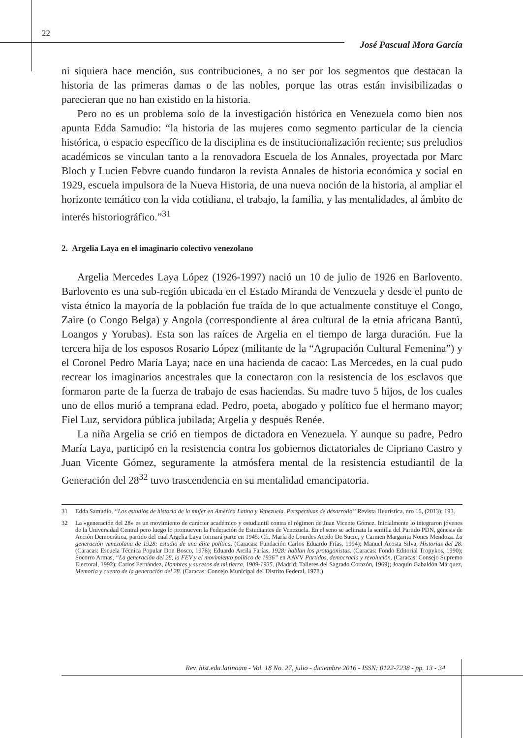22
José Pascual Mora García
ni siquiera hace mención, sus contribuciones, a no ser por los segmentos que destacan la historia de las primeras damas o de las nobles, porque las otras están invisibilizadas o parecieran que no han existido en la historia.
Pero no es un problema solo de la investigación histórica en Venezuela como bien nos apunta Edda Samudio: “la historia de las mujeres como segmento particular de la ciencia histórica, o espacio específico de la disciplina es de institucionalización reciente; sus preludios académicos se vinculan tanto a la renovadora Escuela de los Annales, proyectada por Marc Bloch y Lucien Febvre cuando fundaron la revista Annales de historia económica y social en 1929, escuela impulsora de la Nueva Historia, de una nueva noción de la historia, al ampliar el horizonte temático con la vida cotidiana, el trabajo, la familia, y las mentalidades, al ámbito de interés historiográfico.”<sup>31</sup>
2. Argelia Laya en el imaginario colectivo venezolano
Argelia Mercedes Laya López (1926-1997) nació un 10 de julio de 1926 en Barlovento. Barlovento es una sub-región ubicada en el Estado Miranda de Venezuela y desde el punto de vista étnico la mayoría de la población fue traída de lo que actualmente constituye el Congo, Zaire (o Congo Belga) y Angola (correspondiente al área cultural de la etnia africana Bantú, Loangos y Yorubas). Esta son las raíces de Argelia en el tiempo de larga duración. Fue la tercera hija de los esposos Rosario López (militante de la “Agrupación Cultural Femenina”) y el Coronel Pedro María Laya; nace en una hacienda de cacao: Las Mercedes, en la cual pudo recrear los imaginarios ancestrales que la conectaron con la resistencia de los esclavos que formaron parte de la fuerza de trabajo de esas haciendas. Su madre tuvo 5 hijos, de los cuales uno de ellos murió a temprana edad. Pedro, poeta, abogado y político fue el hermano mayor; Fiel Luz, servidora pública jubilada; Argelia y después Renée.
La niña Argelia se crió en tiempos de dictadora en Venezuela. Y aunque su padre, Pedro María Laya, participó en la resistencia contra los gobiernos dictatoriales de Cipriano Castro y Juan Vicente Gómez, seguramente la atmósfera mental de la resistencia estudiantil de la Generación del 28<sup>32</sup> tuvo trascendencia en su mentalidad emancipatoria.
31 Edda Samudio, “Los estudios de historia de la mujer en América Latina y Venezuela. Perspectivas de desarrollo” Revista Heurística, nro 16, (2013): 193.
32 La «generación del 28» es un movimiento de carácter académico y estudiantil contra el régimen de Juan Vicente Gómez. Inicialmente lo integraron jóvenes de la Universidad Central pero luego lo promueven la Federación de Estudiantes de Venezuela. En el seno se aclimata la semilla del Partido PDN, génesis de Acción Democrática, partido del cual Argelia Laya formará parte en 1945. Cfr. María de Lourdes Acedo De Sucre, y Carmen Margarita Nones Mendoza. La generación venezolana de 1928: estudio de una élite política. (Caracas: Fundación Carlos Eduardo Frías, 1994); Manuel Acosta Silva, Historias del 28. (Caracas: Escuela Técnica Popular Don Bosco, 1976); Eduardo Arcila Farías, 1928: hablan los protagonistas. (Caracas: Fondo Editorial Tropykos, 1990); Socorro Armas, “La generación del 28, la FEV y el movimiento político de 1936” en AAVV Partidos, democracia y revolución. (Caracas: Consejo Supremo Electoral, 1992); Carlos Fernández, Hombres y sucesos de mi tierra, 1909-1935. (Madrid: Talleres del Sagrado Corazón, 1969); Joaquín Gabaldón Márquez, Memoria y cuento de la generación del 28. (Caracas: Concejo Municipal del Distrito Federal, 1978.)
Rev. hist.edu.latinoam - Vol. 18 No. 27, julio - diciembre 2016 - ISSN: 0122-7238 - pp. 13 - 34